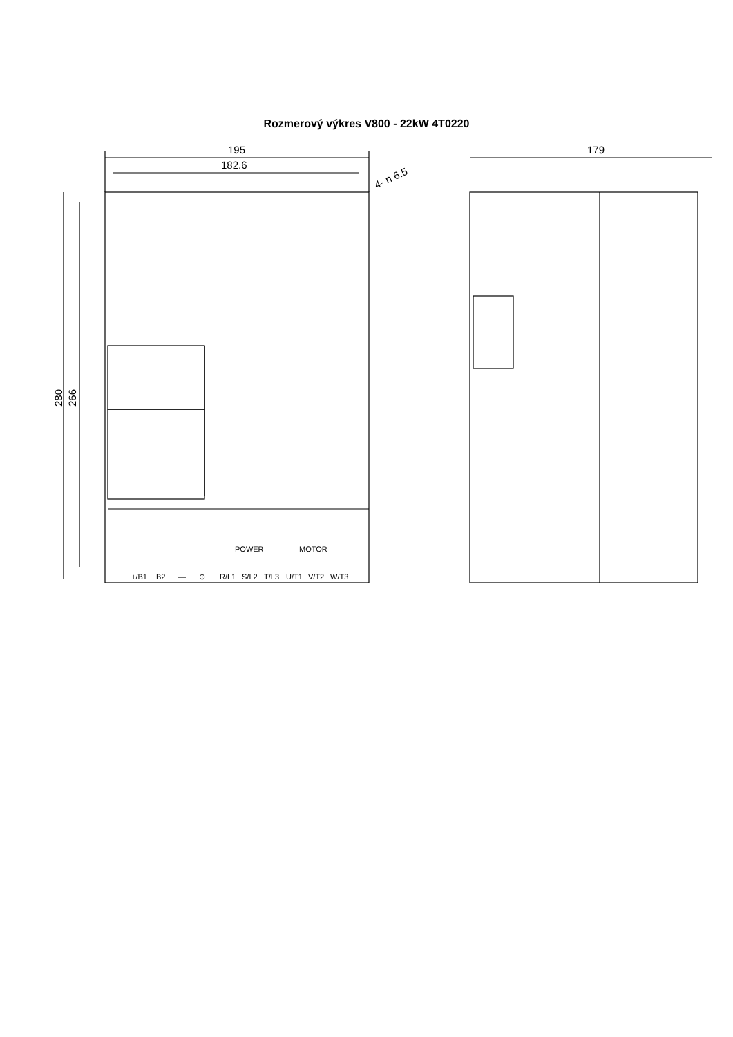Rozmerový výkres V800 - 22kW 4T0220
195
182.6
4- n 6.5
179
280
266
POWER
MOTOR
+/B1
B2
—
⊕
R/L1
S/L2
T/L3
U/T1
V/T2
W/T3